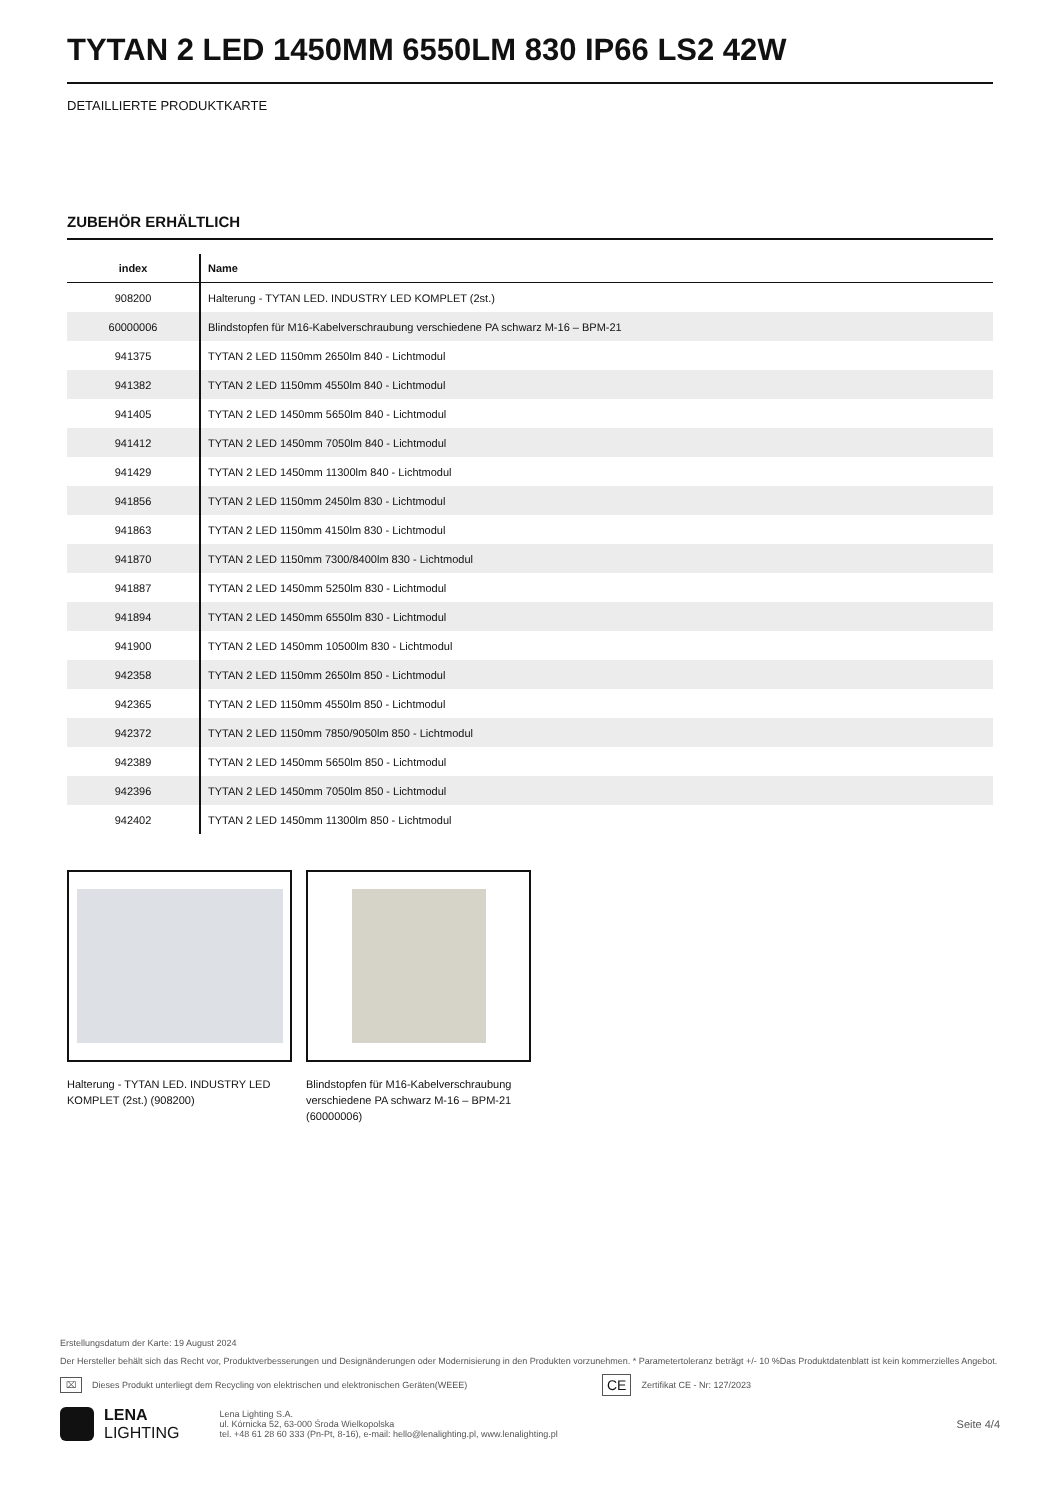TYTAN 2 LED 1450MM 6550LM 830 IP66 LS2 42W
DETAILLIERTE PRODUKTKARTE
ZUBEHÖR ERHÄLTLICH
| index | Name |
| --- | --- |
| 908200 | Halterung - TYTAN LED. INDUSTRY LED KOMPLET (2st.) |
| 60000006 | Blindstopfen für M16-Kabelverschraubung verschiedene PA schwarz M-16 – BPM-21 |
| 941375 | TYTAN 2 LED 1150mm 2650lm 840 - Lichtmodul |
| 941382 | TYTAN 2 LED 1150mm 4550lm 840 - Lichtmodul |
| 941405 | TYTAN 2 LED 1450mm 5650lm 840 - Lichtmodul |
| 941412 | TYTAN 2 LED 1450mm 7050lm 840 - Lichtmodul |
| 941429 | TYTAN 2 LED 1450mm 11300lm 840 - Lichtmodul |
| 941856 | TYTAN 2 LED 1150mm 2450lm 830 - Lichtmodul |
| 941863 | TYTAN 2 LED 1150mm 4150lm 830 - Lichtmodul |
| 941870 | TYTAN 2 LED 1150mm 7300/8400lm 830 - Lichtmodul |
| 941887 | TYTAN 2 LED 1450mm 5250lm 830 - Lichtmodul |
| 941894 | TYTAN 2 LED 1450mm 6550lm 830 - Lichtmodul |
| 941900 | TYTAN 2 LED 1450mm 10500lm 830 - Lichtmodul |
| 942358 | TYTAN 2 LED 1150mm 2650lm 850 - Lichtmodul |
| 942365 | TYTAN 2 LED 1150mm 4550lm 850 - Lichtmodul |
| 942372 | TYTAN 2 LED 1150mm 7850/9050lm 850 - Lichtmodul |
| 942389 | TYTAN 2 LED 1450mm 5650lm 850 - Lichtmodul |
| 942396 | TYTAN 2 LED 1450mm 7050lm 850 - Lichtmodul |
| 942402 | TYTAN 2 LED 1450mm 11300lm 850 - Lichtmodul |
Halterung - TYTAN LED. INDUSTRY LED KOMPLET (2st.) (908200)
Blindstopfen für M16-Kabelverschraubung verschiedene PA schwarz M-16 – BPM-21 (60000006)
Erstellungsdatum der Karte: 19 August 2024
Der Hersteller behält sich das Recht vor, Produktverbesserungen und Designänderungen oder Modernisierung in den Produkten vorzunehmen. * Parametertoleranz beträgt +/- 10 %Das Produktdatenblatt ist kein kommerzielles Angebot.
⌧ Dieses Produkt unterliegt dem Recycling von elektrischen und elektronischen Geräten(WEEE) CE Zertifikat CE - Nr: 127/2023
LENA
LIGHTING
Lena Lighting S.A.
ul. Kórnicka 52, 63-000 Środa Wielkopolska
tel. +48 61 28 60 333 (Pn-Pt, 8-16), e-mail: hello@lenalighting.pl, www.lenalighting.pl
Seite 4/4